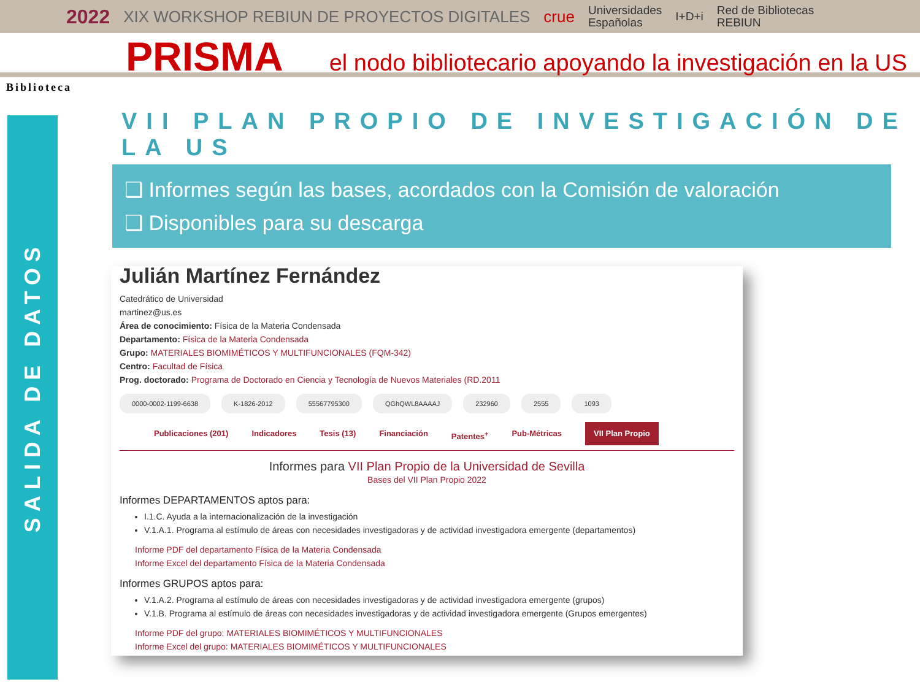2022 XIX WORKSHOP REBIUN DE PROYECTOS DIGITALES crue Universidades
Españolas I+D+i Red de Bibliotecas
REBIUN
PRISMA el nodo bibliotecario apoyando la investigación en la US
Biblioteca
SALIDA DE DATOS
VII PLAN PROPIO DE INVESTIGACIÓN DE LA US
❑ Informes según las bases, acordados con la Comisión de valoración
❑ Disponibles para su descarga
Julián Martínez Fernández
Catedrático de Universidad
martinez@us.es
Área de conocimiento: Física de la Materia Condensada
Departamento: Física de la Materia Condensada
Grupo: MATERIALES BIOMIMÉTICOS Y MULTIFUNCIONALES (FQM-342)
Centro: Facultad de Física
Prog. doctorado: Programa de Doctorado en Ciencia y Tecnología de Nuevos Materiales (RD.2011
0000-0002-1199-6638 K-1826-2012 55567795300 QGhQWL8AAAAJ 232960 2555 1093
Publicaciones (201) Indicadores Tesis (13) Financiación Patentes<sup>+</sup> Pub-Métricas VII Plan Propio
Informes para VII Plan Propio de la Universidad de Sevilla
Bases del VII Plan Propio 2022
Informes DEPARTAMENTOS aptos para:
I.1.C. Ayuda a la internacionalización de la investigación
V.1.A.1. Programa al estímulo de áreas con necesidades investigadoras y de actividad investigadora emergente (departamentos)
Informe PDF del departamento Física de la Materia Condensada
Informe Excel del departamento Física de la Materia Condensada
Informes GRUPOS aptos para:
V.1.A.2. Programa al estímulo de áreas con necesidades investigadoras y de actividad investigadora emergente (grupos)
V.1.B. Programa al estímulo de áreas con necesidades investigadoras y de actividad investigadora emergente (Grupos emergentes)
Informe PDF del grupo: MATERIALES BIOMIMÉTICOS Y MULTIFUNCIONALES
Informe Excel del grupo: MATERIALES BIOMIMÉTICOS Y MULTIFUNCIONALES